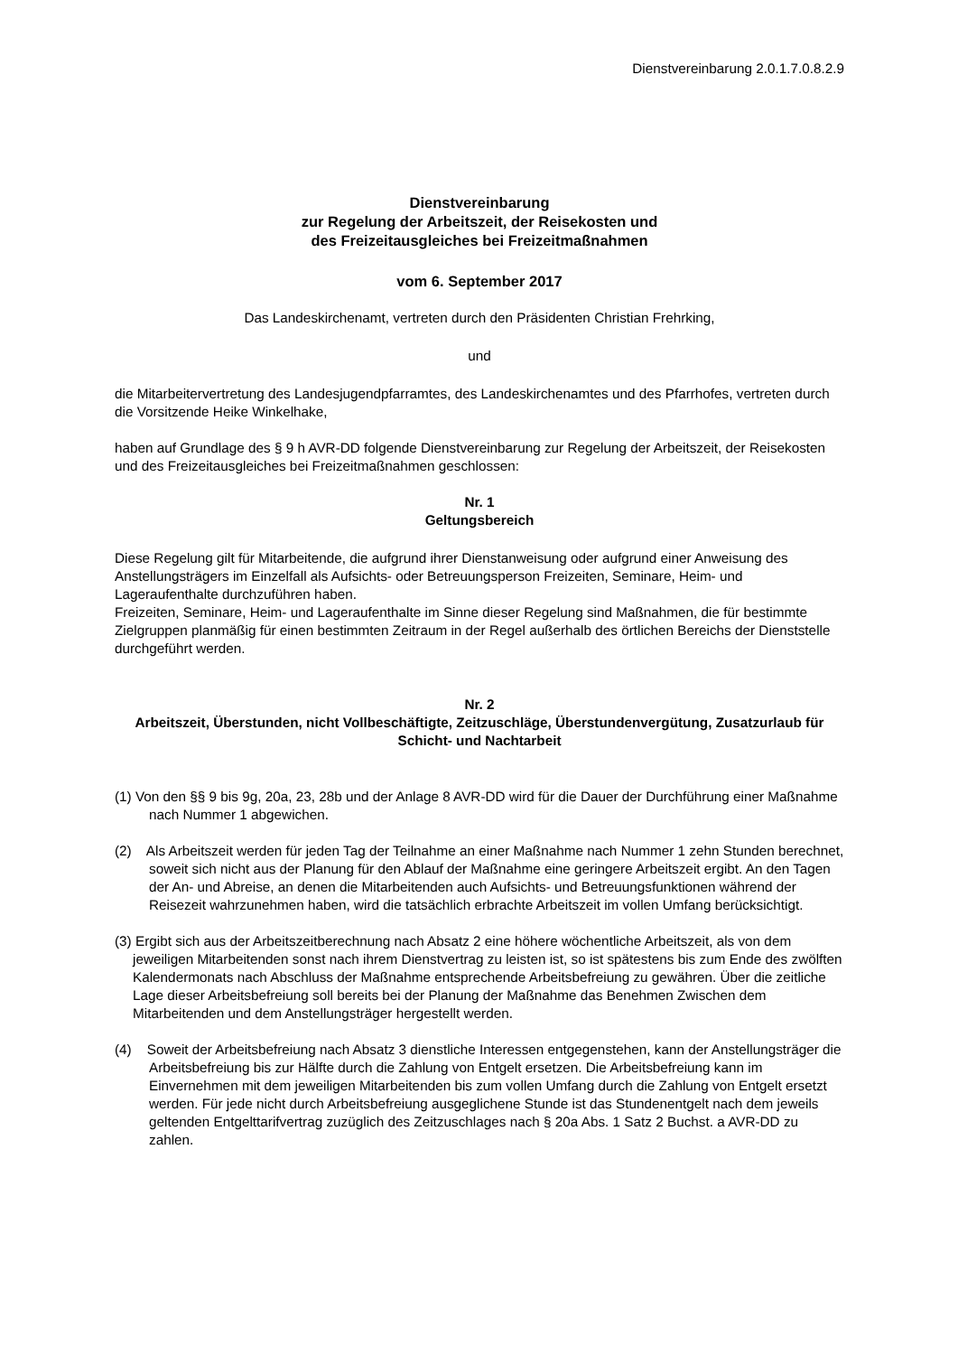Dienstvereinbarung 2.0.1.7.0.8.2.9
Dienstvereinbarung
zur Regelung der Arbeitszeit, der Reisekosten und
des Freizeitausgleiches bei Freizeitmaßnahmen
vom 6. September 2017
Das Landeskirchenamt, vertreten durch den Präsidenten Christian Frehrking,
und
die Mitarbeitervertretung des Landesjugendpfarramtes, des Landeskirchenamtes und des Pfarrhofes, vertreten durch die Vorsitzende Heike Winkelhake,
haben auf Grundlage des § 9 h AVR-DD folgende Dienstvereinbarung zur Regelung der Arbeitszeit, der Reisekosten und des Freizeitausgleiches bei Freizeitmaßnahmen geschlossen:
Nr. 1
Geltungsbereich
Diese Regelung gilt für Mitarbeitende, die aufgrund ihrer Dienstanweisung oder aufgrund einer Anweisung des Anstellungsträgers im Einzelfall als Aufsichts- oder Betreuungsperson Freizeiten, Seminare, Heim- und Lageraufenthalte durchzuführen haben.
Freizeiten, Seminare, Heim- und Lageraufenthalte im Sinne dieser Regelung sind Maßnahmen, die für bestimmte Zielgruppen planmäßig für einen bestimmten Zeitraum in der Regel außerhalb des örtlichen Bereichs der Dienststelle durchgeführt werden.
Nr. 2
Arbeitszeit, Überstunden, nicht Vollbeschäftigte, Zeitzuschläge, Überstundenvergütung, Zusatzurlaub für Schicht- und Nachtarbeit
(1) Von den §§ 9 bis 9g, 20a, 23, 28b und der Anlage 8 AVR-DD wird für die Dauer der Durchführung einer Maßnahme nach Nummer 1 abgewichen.
(2) Als Arbeitszeit werden für jeden Tag der Teilnahme an einer Maßnahme nach Nummer 1 zehn Stunden berechnet, soweit sich nicht aus der Planung für den Ablauf der Maßnahme eine geringere Arbeitszeit ergibt. An den Tagen der An- und Abreise, an denen die Mitarbeitenden auch Aufsichts- und Betreuungsfunktionen während der Reisezeit wahrzunehmen haben, wird die tatsächlich erbrachte Arbeitszeit im vollen Umfang berücksichtigt.
(3) Ergibt sich aus der Arbeitszeitberechnung nach Absatz 2 eine höhere wöchentliche Arbeitszeit, als von dem jeweiligen Mitarbeitenden sonst nach ihrem Dienstvertrag zu leisten ist, so ist spätestens bis zum Ende des zwölften Kalendermonats nach Abschluss der Maßnahme entsprechende Arbeitsbefreiung zu gewähren. Über die zeitliche Lage dieser Arbeitsbefreiung soll bereits bei der Planung der Maßnahme das Benehmen Zwischen dem Mitarbeitenden und dem Anstellungsträger hergestellt werden.
(4) Soweit der Arbeitsbefreiung nach Absatz 3 dienstliche Interessen entgegenstehen, kann der Anstellungsträger die Arbeitsbefreiung bis zur Hälfte durch die Zahlung von Entgelt ersetzen. Die Arbeitsbefreiung kann im Einvernehmen mit dem jeweiligen Mitarbeitenden bis zum vollen Umfang durch die Zahlung von Entgelt ersetzt werden. Für jede nicht durch Arbeitsbefreiung ausgeglichene Stunde ist das Stundenentgelt nach dem jeweils geltenden Entgelttarifvertrag zuzüglich des Zeitzuschlages nach § 20a Abs. 1 Satz 2 Buchst. a AVR-DD zu zahlen.